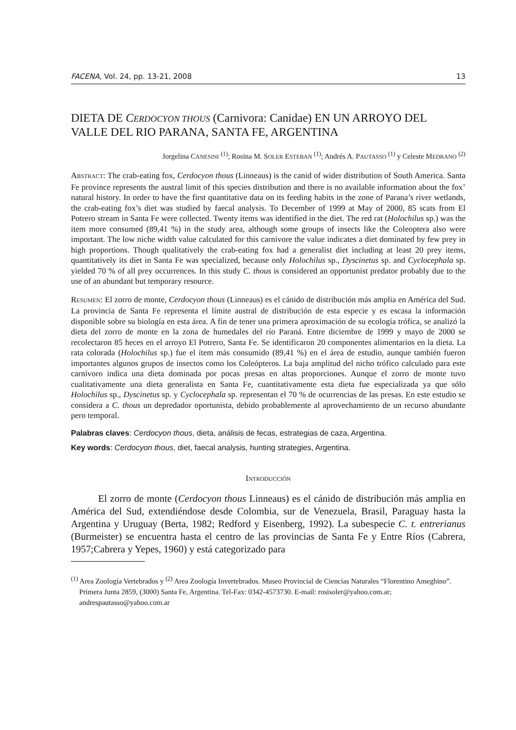FACENA, Vol. 24, pp. 13-21, 2008 13
DIETA DE CERDOCYON THOUS (Carnivora: Canidae) EN UN ARROYO DEL VALLE DEL RIO PARANA, SANTA FE, ARGENTINA
Jorgelina CANESINI <sup>(1)</sup>; Rosina M. SOLER ESTEBAN <sup>(1)</sup>; Andrés A. PAUTASSO <sup>(1)</sup> y Celeste MEDRANO <sup>(2)</sup>
ABSTRACT: The crab-eating fox, Cerdocyon thous (Linneaus) is the canid of wider distribution of South America. Santa Fe province represents the austral limit of this species distribution and there is no available information about the fox’ natural history. In order to have the first quantitative data on its feeding habits in the zone of Parana’s river wetlands, the crab-eating fox’s diet was studied by faecal analysis. To December of 1999 at May of 2000, 85 scats from El Potrero stream in Santa Fe were collected. Twenty items was identified in the diet. The red rat (Holochilus sp.) was the item more consumed (89,41 %) in the study area, although some groups of insects like the Coleoptera also were important. The low niche width value calculated for this carnivore the value indicates a diet dominated by few prey in high proportions. Though qualitatively the crab-eating fox had a generalist diet including at least 20 prey items, quantitatively its diet in Santa Fe was specialized, because only Holochilus sp., Dyscinetus sp. and Cyclocephala sp. yielded 70 % of all prey occurrences. In this study C. thous is considered an opportunist predator probably due to the use of an abundant but temporary resource.
RESUMEN: El zorro de monte, Cerdocyon thous (Linneaus) es el cánido de distribución más amplia en América del Sud. La provincia de Santa Fe representa el límite austral de distribución de esta especie y es escasa la información disponible sobre su biología en esta área. A fin de tener una primera aproximación de su ecología trófica, se analizó la dieta del zorro de monte en la zona de humedales del río Paraná. Entre diciembre de 1999 y mayo de 2000 se recolectaron 85 heces en el arroyo El Potrero, Santa Fe. Se identificaron 20 componentes alimentarios en la dieta. La rata colorada (Holochilus sp.) fue el ítem más consumido (89,41 %) en el área de estudio, aunque también fueron importantes algunos grupos de insectos como los Coleópteros. La baja amplitud del nicho trófico calculado para este carnívoro indica una dieta dominada por pocas presas en altas proporciones. Aunque el zorro de monte tuvo cualitativamente una dieta generalista en Santa Fe, cuantitativamente esta dieta fue especializada ya que sólo Holochilus sp., Dyscinetus sp. y Cyclocephala sp. representan el 70 % de ocurrencias de las presas. En este estudio se considera a C. thous un depredador oportunista, debido probablemente al aprovechamiento de un recurso abundante pero temporal.
Palabras claves: Cerdocyon thous, dieta, análisis de fecas, estrategias de caza, Argentina.
Key words: Cerdocyon thous, diet, faecal analysis, hunting strategies, Argentina.
INTRODUCCIÓN
El zorro de monte (Cerdocyon thous Linneaus) es el cánido de distribución más amplia en América del Sud, extendiéndose desde Colombia, sur de Venezuela, Brasil, Paraguay hasta la Argentina y Uruguay (Berta, 1982; Redford y Eisenberg, 1992). La subespecie C. t. entrerianus (Burmeister) se encuentra hasta el centro de las provincias de Santa Fe y Entre Ríos (Cabrera, 1957;Cabrera y Yepes, 1960) y está categorizado para
<sup>(1)</sup> Area Zoología Vertebrados y <sup>(2)</sup> Area Zoología Invertebrados. Museo Provincial de Ciencias Naturales “Florentino Ameghino”. Primera Junta 2859, (3000) Santa Fe, Argentina. Tel-Fax: 0342-4573730. E-mail: rosisoler@yahoo.com.ar; andrespautasso@yahoo.com.ar